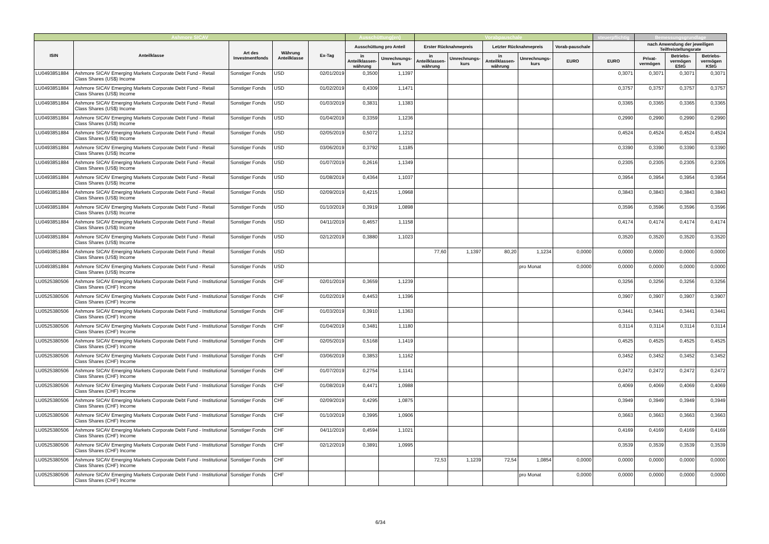| Ashmore SICAV | | | | | Ausschüttung(en) | | Vorabpauschale | | | | | steuerpflichtig | Bemessungsgrundlage | | |
| --- | --- | --- | --- | --- | --- | --- | --- | --- | --- | --- | --- | --- | --- | --- | --- |
| ISIN | Anteilklasse | Art des Investmentfonds | Währung Anteilklasse | Ex-Tag | Ausschüttung pro Anteil | | Erster Rücknahmepreis | | Letzter Rücknahmepreis | | Vorab-pauschale | | nach Anwendung der jeweiligen Teilfreistellungsrate | | |
| | | | | | in Anteilklassen-währung | Umrechnungs-kurs | in Anteilklassen-währung | Umrechnungs-kurs | in Anteilklassen-währung | Umrechnungs-kurs | EURO | EURO | Privat-vermögen | Betriebs-vermögen EStG | Betriebs-vermögen KStG |
| LU0493851884 | Ashmore SICAV Emerging Markets Corporate Debt Fund - Retail Class Shares (US$) Income | Sonstiger Fonds | USD | 02/01/2019 | 0,3500 | 1,1397 | | | | | | 0,3071 | 0,3071 | 0,3071 | 0,3071 |
| LU0493851884 | Ashmore SICAV Emerging Markets Corporate Debt Fund - Retail Class Shares (US$) Income | Sonstiger Fonds | USD | 01/02/2019 | 0,4309 | 1,1471 | | | | | | 0,3757 | 0,3757 | 0,3757 | 0,3757 |
| LU0493851884 | Ashmore SICAV Emerging Markets Corporate Debt Fund - Retail Class Shares (US$) Income | Sonstiger Fonds | USD | 01/03/2019 | 0,3831 | 1,1383 | | | | | | 0,3365 | 0,3365 | 0,3365 | 0,3365 |
| LU0493851884 | Ashmore SICAV Emerging Markets Corporate Debt Fund - Retail Class Shares (US$) Income | Sonstiger Fonds | USD | 01/04/2019 | 0,3359 | 1,1236 | | | | | | 0,2990 | 0,2990 | 0,2990 | 0,2990 |
| LU0493851884 | Ashmore SICAV Emerging Markets Corporate Debt Fund - Retail Class Shares (US$) Income | Sonstiger Fonds | USD | 02/05/2019 | 0,5072 | 1,1212 | | | | | | 0,4524 | 0,4524 | 0,4524 | 0,4524 |
| LU0493851884 | Ashmore SICAV Emerging Markets Corporate Debt Fund - Retail Class Shares (US$) Income | Sonstiger Fonds | USD | 03/06/2019 | 0,3792 | 1,1185 | | | | | | 0,3390 | 0,3390 | 0,3390 | 0,3390 |
| LU0493851884 | Ashmore SICAV Emerging Markets Corporate Debt Fund - Retail Class Shares (US$) Income | Sonstiger Fonds | USD | 01/07/2019 | 0,2616 | 1,1349 | | | | | | 0,2305 | 0,2305 | 0,2305 | 0,2305 |
| LU0493851884 | Ashmore SICAV Emerging Markets Corporate Debt Fund - Retail Class Shares (US$) Income | Sonstiger Fonds | USD | 01/08/2019 | 0,4364 | 1,1037 | | | | | | 0,3954 | 0,3954 | 0,3954 | 0,3954 |
| LU0493851884 | Ashmore SICAV Emerging Markets Corporate Debt Fund - Retail Class Shares (US$) Income | Sonstiger Fonds | USD | 02/09/2019 | 0,4215 | 1,0968 | | | | | | 0,3843 | 0,3843 | 0,3843 | 0,3843 |
| LU0493851884 | Ashmore SICAV Emerging Markets Corporate Debt Fund - Retail Class Shares (US$) Income | Sonstiger Fonds | USD | 01/10/2019 | 0,3919 | 1,0898 | | | | | | 0,3596 | 0,3596 | 0,3596 | 0,3596 |
| LU0493851884 | Ashmore SICAV Emerging Markets Corporate Debt Fund - Retail Class Shares (US$) Income | Sonstiger Fonds | USD | 04/11/2019 | 0,4657 | 1,1158 | | | | | | 0,4174 | 0,4174 | 0,4174 | 0,4174 |
| LU0493851884 | Ashmore SICAV Emerging Markets Corporate Debt Fund - Retail Class Shares (US$) Income | Sonstiger Fonds | USD | 02/12/2019 | 0,3880 | 1,1023 | | | | | | 0,3520 | 0,3520 | 0,3520 | 0,3520 |
| LU0493851884 | Ashmore SICAV Emerging Markets Corporate Debt Fund - Retail Class Shares (US$) Income | Sonstiger Fonds | USD | | | | 77,60 | 1,1397 | 80,20 | 1,1234 | 0,0000 | 0,0000 | 0,0000 | 0,0000 | 0,0000 |
| LU0493851884 | Ashmore SICAV Emerging Markets Corporate Debt Fund - Retail Class Shares (US$) Income | Sonstiger Fonds | USD | | | | | | | pro Monat | 0,0000 | 0,0000 | 0,0000 | 0,0000 | 0,0000 |
| LU0525380506 | Ashmore SICAV Emerging Markets Corporate Debt Fund - Institutional Class Shares (CHF) Income | Sonstiger Fonds | CHF | 02/01/2019 | 0,3659 | 1,1239 | | | | | | 0,3256 | 0,3256 | 0,3256 | 0,3256 |
| LU0525380506 | Ashmore SICAV Emerging Markets Corporate Debt Fund - Institutional Class Shares (CHF) Income | Sonstiger Fonds | CHF | 01/02/2019 | 0,4453 | 1,1396 | | | | | | 0,3907 | 0,3907 | 0,3907 | 0,3907 |
| LU0525380506 | Ashmore SICAV Emerging Markets Corporate Debt Fund - Institutional Class Shares (CHF) Income | Sonstiger Fonds | CHF | 01/03/2019 | 0,3910 | 1,1363 | | | | | | 0,3441 | 0,3441 | 0,3441 | 0,3441 |
| LU0525380506 | Ashmore SICAV Emerging Markets Corporate Debt Fund - Institutional Class Shares (CHF) Income | Sonstiger Fonds | CHF | 01/04/2019 | 0,3481 | 1,1180 | | | | | | 0,3114 | 0,3114 | 0,3114 | 0,3114 |
| LU0525380506 | Ashmore SICAV Emerging Markets Corporate Debt Fund - Institutional Class Shares (CHF) Income | Sonstiger Fonds | CHF | 02/05/2019 | 0,5168 | 1,1419 | | | | | | 0,4525 | 0,4525 | 0,4525 | 0,4525 |
| LU0525380506 | Ashmore SICAV Emerging Markets Corporate Debt Fund - Institutional Class Shares (CHF) Income | Sonstiger Fonds | CHF | 03/06/2019 | 0,3853 | 1,1162 | | | | | | 0,3452 | 0,3452 | 0,3452 | 0,3452 |
| LU0525380506 | Ashmore SICAV Emerging Markets Corporate Debt Fund - Institutional Class Shares (CHF) Income | Sonstiger Fonds | CHF | 01/07/2019 | 0,2754 | 1,1141 | | | | | | 0,2472 | 0,2472 | 0,2472 | 0,2472 |
| LU0525380506 | Ashmore SICAV Emerging Markets Corporate Debt Fund - Institutional Class Shares (CHF) Income | Sonstiger Fonds | CHF | 01/08/2019 | 0,4471 | 1,0988 | | | | | | 0,4069 | 0,4069 | 0,4069 | 0,4069 |
| LU0525380506 | Ashmore SICAV Emerging Markets Corporate Debt Fund - Institutional Class Shares (CHF) Income | Sonstiger Fonds | CHF | 02/09/2019 | 0,4295 | 1,0875 | | | | | | 0,3949 | 0,3949 | 0,3949 | 0,3949 |
| LU0525380506 | Ashmore SICAV Emerging Markets Corporate Debt Fund - Institutional Class Shares (CHF) Income | Sonstiger Fonds | CHF | 01/10/2019 | 0,3995 | 1,0906 | | | | | | 0,3663 | 0,3663 | 0,3663 | 0,3663 |
| LU0525380506 | Ashmore SICAV Emerging Markets Corporate Debt Fund - Institutional Class Shares (CHF) Income | Sonstiger Fonds | CHF | 04/11/2019 | 0,4594 | 1,1021 | | | | | | 0,4169 | 0,4169 | 0,4169 | 0,4169 |
| LU0525380506 | Ashmore SICAV Emerging Markets Corporate Debt Fund - Institutional Class Shares (CHF) Income | Sonstiger Fonds | CHF | 02/12/2019 | 0,3891 | 1,0995 | | | | | | 0,3539 | 0,3539 | 0,3539 | 0,3539 |
| LU0525380506 | Ashmore SICAV Emerging Markets Corporate Debt Fund - Institutional Class Shares (CHF) Income | Sonstiger Fonds | CHF | | | | 72,53 | 1,1239 | 72,54 | 1,0854 | 0,0000 | 0,0000 | 0,0000 | 0,0000 | 0,0000 |
| LU0525380506 | Ashmore SICAV Emerging Markets Corporate Debt Fund - Institutional Class Shares (CHF) Income | Sonstiger Fonds | CHF | | | | | | | pro Monat | 0,0000 | 0,0000 | 0,0000 | 0,0000 | 0,0000 |
6/34